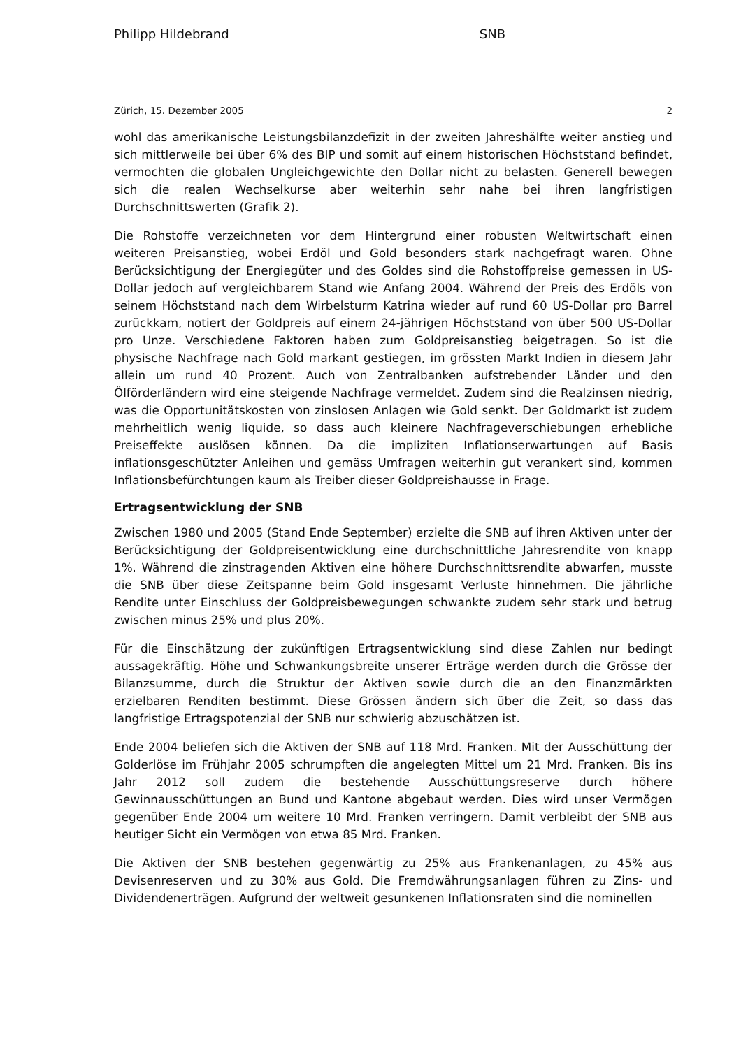Philipp Hildebrand SNB
Zürich, 15. Dezember 2005 2
wohl das amerikanische Leistungsbilanzdefizit in der zweiten Jahreshälfte weiter anstieg und sich mittlerweile bei über 6% des BIP und somit auf einem historischen Höchststand befindet, vermochten die globalen Ungleichgewichte den Dollar nicht zu belasten. Generell bewegen sich die realen Wechselkurse aber weiterhin sehr nahe bei ihren langfristigen Durchschnittswerten (Grafik 2).
Die Rohstoffe verzeichneten vor dem Hintergrund einer robusten Weltwirtschaft einen weiteren Preisanstieg, wobei Erdöl und Gold besonders stark nachgefragt waren. Ohne Berücksichtigung der Energiegüter und des Goldes sind die Rohstoffpreise gemessen in US-Dollar jedoch auf vergleichbarem Stand wie Anfang 2004. Während der Preis des Erdöls von seinem Höchststand nach dem Wirbelsturm Katrina wieder auf rund 60 US-Dollar pro Barrel zurückkam, notiert der Goldpreis auf einem 24-jährigen Höchststand von über 500 US-Dollar pro Unze. Verschiedene Faktoren haben zum Goldpreisanstieg beigetragen. So ist die physische Nachfrage nach Gold markant gestiegen, im grössten Markt Indien in diesem Jahr allein um rund 40 Prozent. Auch von Zentralbanken aufstrebender Länder und den Ölförderländern wird eine steigende Nachfrage vermeldet. Zudem sind die Realzinsen niedrig, was die Opportunitätskosten von zinslosen Anlagen wie Gold senkt. Der Goldmarkt ist zudem mehrheitlich wenig liquide, so dass auch kleinere Nachfrageverschiebungen erhebliche Preiseffekte auslösen können. Da die impliziten Inflationserwartungen auf Basis inflationsgeschützter Anleihen und gemäss Umfragen weiterhin gut verankert sind, kommen Inflationsbefürchtungen kaum als Treiber dieser Goldpreishausse in Frage.
Ertragsentwicklung der SNB
Zwischen 1980 und 2005 (Stand Ende September) erzielte die SNB auf ihren Aktiven unter der Berücksichtigung der Goldpreisentwicklung eine durchschnittliche Jahresrendite von knapp 1%. Während die zinstragenden Aktiven eine höhere Durchschnittsrendite abwarfen, musste die SNB über diese Zeitspanne beim Gold insgesamt Verluste hinnehmen. Die jährliche Rendite unter Einschluss der Goldpreisbewegungen schwankte zudem sehr stark und betrug zwischen minus 25% und plus 20%.
Für die Einschätzung der zukünftigen Ertragsentwicklung sind diese Zahlen nur bedingt aussagekräftig. Höhe und Schwankungsbreite unserer Erträge werden durch die Grösse der Bilanzsumme, durch die Struktur der Aktiven sowie durch die an den Finanzmärkten erzielbaren Renditen bestimmt. Diese Grössen ändern sich über die Zeit, so dass das langfristige Ertragspotenzial der SNB nur schwierig abzuschätzen ist.
Ende 2004 beliefen sich die Aktiven der SNB auf 118 Mrd. Franken. Mit der Ausschüttung der Golderlöse im Frühjahr 2005 schrumpften die angelegten Mittel um 21 Mrd. Franken. Bis ins Jahr 2012 soll zudem die bestehende Ausschüttungsreserve durch höhere Gewinnausschüttungen an Bund und Kantone abgebaut werden. Dies wird unser Vermögen gegenüber Ende 2004 um weitere 10 Mrd. Franken verringern. Damit verbleibt der SNB aus heutiger Sicht ein Vermögen von etwa 85 Mrd. Franken.
Die Aktiven der SNB bestehen gegenwärtig zu 25% aus Frankenanlagen, zu 45% aus Devisenreserven und zu 30% aus Gold. Die Fremdwährungsanlagen führen zu Zins- und Dividendenerträgen. Aufgrund der weltweit gesunkenen Inflationsraten sind die nominellen